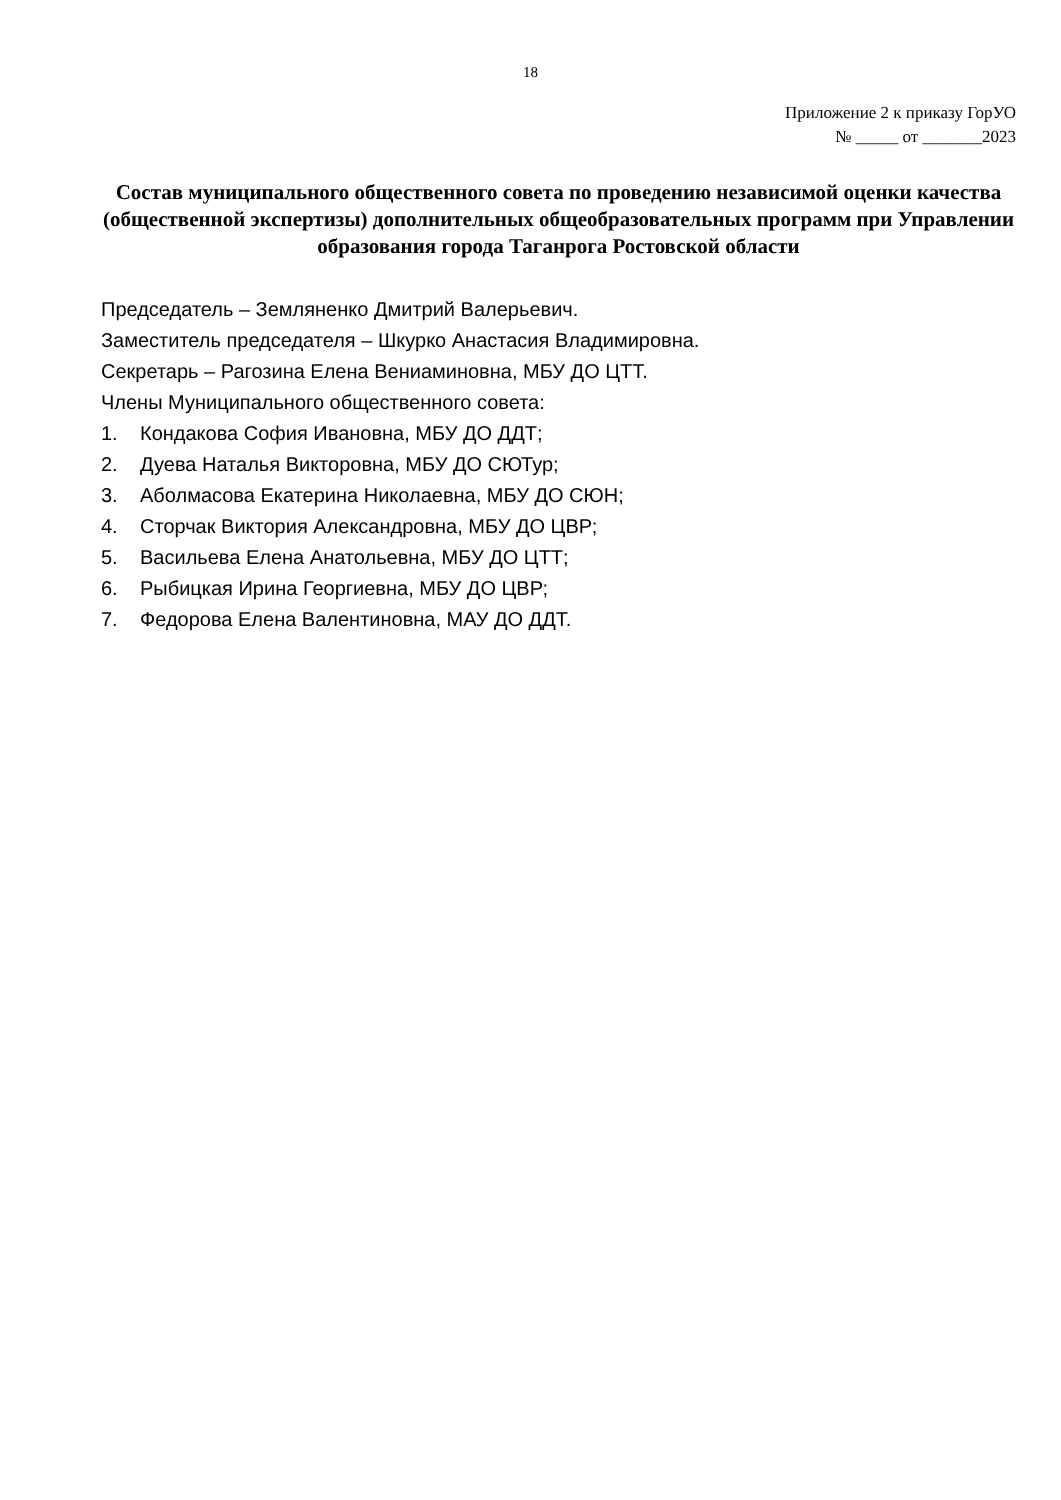18
Приложение 2 к приказу ГорУО
№ _____ от _______2023
Состав муниципального общественного совета по проведению независимой оценки качества (общественной экспертизы) дополнительных общеобразовательных программ при Управлении образования города Таганрога Ростовской области
Председатель – Земляненко Дмитрий Валерьевич.
Заместитель председателя – Шкурко Анастасия Владимировна.
Секретарь – Рагозина Елена Вениаминовна, МБУ ДО ЦТТ.
Члены Муниципального общественного совета:
1. Кондакова София Ивановна, МБУ ДО ДДТ;
2. Дуева Наталья Викторовна, МБУ ДО СЮТур;
3. Аболмасова Екатерина Николаевна, МБУ ДО СЮН;
4. Сторчак Виктория Александровна, МБУ ДО ЦВР;
5. Васильева Елена Анатольевна, МБУ ДО ЦТТ;
6. Рыбицкая Ирина Георгиевна, МБУ ДО ЦВР;
7. Федорова Елена Валентиновна, МАУ ДО ДДТ.